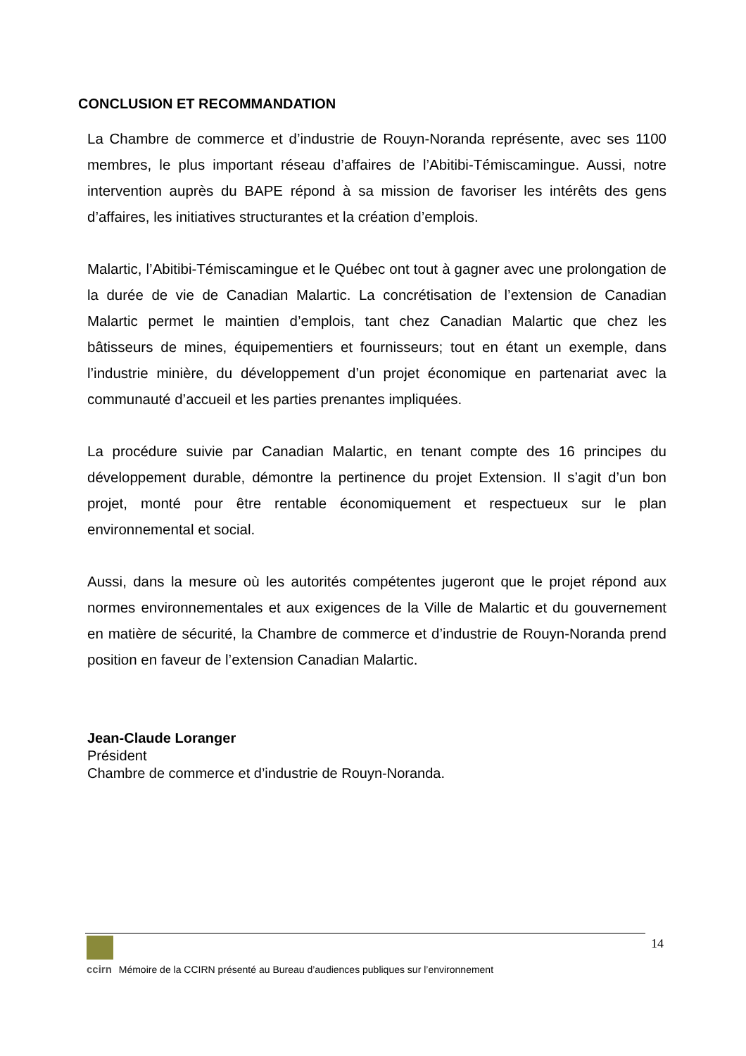CONCLUSION ET RECOMMANDATION
La Chambre de commerce et d’industrie de Rouyn-Noranda représente, avec ses 1100 membres, le plus important réseau d’affaires de l’Abitibi-Témiscamingue. Aussi, notre intervention auprès du BAPE répond à sa mission de favoriser les intérêts des gens d’affaires, les initiatives structurantes et la création d’emplois.
Malartic, l’Abitibi-Témiscamingue et le Québec ont tout à gagner avec une prolongation de la durée de vie de Canadian Malartic. La concrétisation de l’extension de Canadian Malartic permet le maintien d’emplois, tant chez Canadian Malartic que chez les bâtisseurs de mines, équipementiers et fournisseurs; tout en étant un exemple, dans l’industrie minière, du développement d’un projet économique en partenariat avec la communauté d’accueil et les parties prenantes impliquées.
La procédure suivie par Canadian Malartic, en tenant compte des 16 principes du développement durable, démontre la pertinence du projet Extension. Il s’agit d’un bon projet, monté pour être rentable économiquement et respectueux sur le plan environnemental et social.
Aussi, dans la mesure où les autorités compétentes jugeront que le projet répond aux normes environnementales et aux exigences de la Ville de Malartic et du gouvernement en matière de sécurité, la Chambre de commerce et d’industrie de Rouyn-Noranda prend position en faveur de l’extension Canadian Malartic.
Jean-Claude Loranger
Président
Chambre de commerce et d’industrie de Rouyn-Noranda.
14
ccirn Mémoire de la CCIRN présenté au Bureau d’audiences publiques sur l’environnement